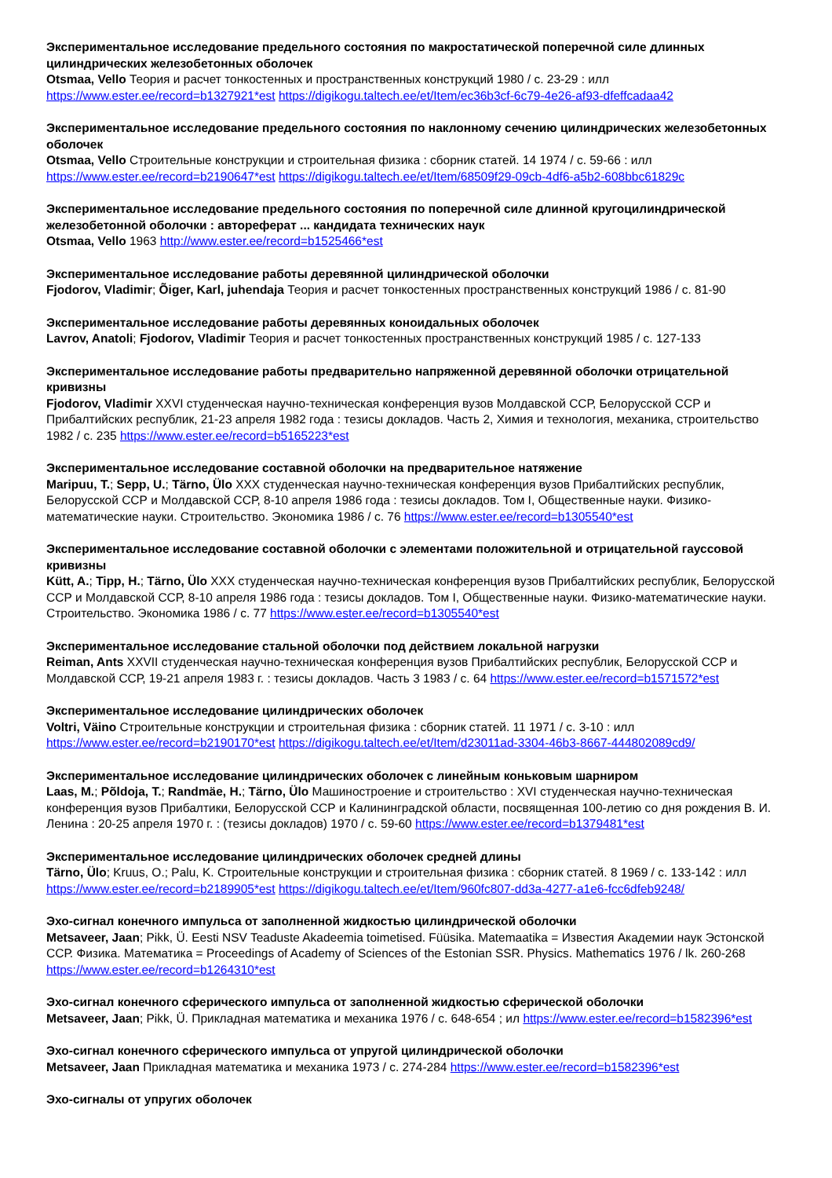Экспериментальное исследование предельного состояния по макростатической поперечной силе длинных цилиндрических железобетонных оболочек
Otsmaa, Vello Теория и расчет тонкостенных и пространственных конструкций 1980 / c. 23-29 : илл https://www.ester.ee/record=b1327921*est https://digikogu.taltech.ee/et/Item/ec36b3cf-6c79-4e26-af93-dfeffcadaa42
Экспериментальное исследование предельного состояния по наклонному сечению цилиндрических железобетонных оболочек
Otsmaa, Vello Строительные конструкции и строительная физика : сборник статей. 14 1974 / c. 59-66 : илл https://www.ester.ee/record=b2190647*est https://digikogu.taltech.ee/et/Item/68509f29-09cb-4df6-a5b2-608bbc61829c
Экспериментальное исследование предельного состояния по поперечной силе длинной кругоцилиндрической железобетонной оболочки : автореферат ... кандидата технических наук
Otsmaa, Vello 1963 http://www.ester.ee/record=b1525466*est
Экспериментальное исследование работы деревянной цилиндрической оболочки
Fjodorov, Vladimir; Õiger, Karl, juhendaja Теория и расчет тонкостенных пространственных конструкций 1986 / c. 81-90
Экспериментальное исследование работы деревянных коноидальных оболочек
Lavrov, Anatoli; Fjodorov, Vladimir Теория и расчет тонкостенных пространственных конструкций 1985 / c. 127-133
Экспериментальное исследование работы предварительно напряженной деревянной оболочки отрицательной кривизны
Fjodorov, Vladimir XXVI студенческая научно-техническая конференция вузов Молдавской ССР, Белорусской ССР и Прибалтийских республик, 21-23 апреля 1982 года : тезисы докладов. Часть 2, Химия и технология, механика, строительство 1982 / c. 235 https://www.ester.ee/record=b5165223*est
Экспериментальное исследование составной оболочки на предварительное натяжение
Maripuu, T.; Sepp, U.; Tärno, Ülo XXX студенческая научно-техническая конференция вузов Прибалтийских республик, Белорусской ССР и Молдавской ССР, 8-10 апреля 1986 года : тезисы докладов. Том I, Общественные науки. Физико-математические науки. Строительство. Экономика 1986 / c. 76 https://www.ester.ee/record=b1305540*est
Экспериментальное исследование составной оболочки с элементами положительной и отрицательной гауссовой кривизны
Kütt, A.; Tipp, H.; Tärno, Ülo XXX студенческая научно-техническая конференция вузов Прибалтийских республик, Белорусской ССР и Молдавской ССР, 8-10 апреля 1986 года : тезисы докладов. Том I, Общественные науки. Физико-математические науки. Строительство. Экономика 1986 / c. 77 https://www.ester.ee/record=b1305540*est
Экспериментальное исследование стальной оболочки под действием локальной нагрузки
Reiman, Ants XXVII студенческая научно-техническая конференция вузов Прибалтийских республик, Белорусской ССР и Молдавской ССР, 19-21 апреля 1983 г. : тезисы докладов. Часть 3 1983 / c. 64 https://www.ester.ee/record=b1571572*est
Экспериментальное исследование цилиндрических оболочек
Voltri, Väino Строительные конструкции и строительная физика : сборник статей. 11 1971 / c. 3-10 : илл https://www.ester.ee/record=b2190170*est https://digikogu.taltech.ee/et/Item/d23011ad-3304-46b3-8667-444802089cd9/
Экспериментальное исследование цилиндрических оболочек с линейным коньковым шарниром
Laas, M.; Põldoja, T.; Randmäe, H.; Tärno, Ülo Машиностроение и строительство : XVI студенческая научно-техническая конференция вузов Прибалтики, Белорусской ССР и Калининградской области, посвященная 100-летию со дня рождения В. И. Ленина : 20-25 апреля 1970 г. : (тезисы докладов) 1970 / c. 59-60 https://www.ester.ee/record=b1379481*est
Экспериментальное исследование цилиндрических оболочек средней длины
Tärno, Ülo; Kruus, O.; Palu, K. Строительные конструкции и строительная физика : сборник статей. 8 1969 / c. 133-142 : илл https://www.ester.ee/record=b2189905*est https://digikogu.taltech.ee/et/Item/960fc807-dd3a-4277-a1e6-fcc6dfeb9248/
Эхо-сигнал конечного импульса от заполненной жидкостью цилиндрической оболочки
Metsaveer, Jaan; Pikk, Ü. Eesti NSV Teaduste Akadeemia toimetised. Füüsika. Matemaatika = Известия Академии наук Эстонской ССР. Физика. Математика = Proceedings of Academy of Sciences of the Estonian SSR. Physics. Mathematics 1976 / lk. 260-268 https://www.ester.ee/record=b1264310*est
Эхо-сигнал конечного сферического импульса от заполненной жидкостью сферической оболочки
Metsaveer, Jaan; Pikk, Ü. Прикладная математика и механика 1976 / c. 648-654 ; ил https://www.ester.ee/record=b1582396*est
Эхо-сигнал конечного сферического импульса от упругой цилиндрической оболочки
Metsaveer, Jaan Прикладная математика и механика 1973 / c. 274-284 https://www.ester.ee/record=b1582396*est
Эхо-сигналы от упругих оболочек